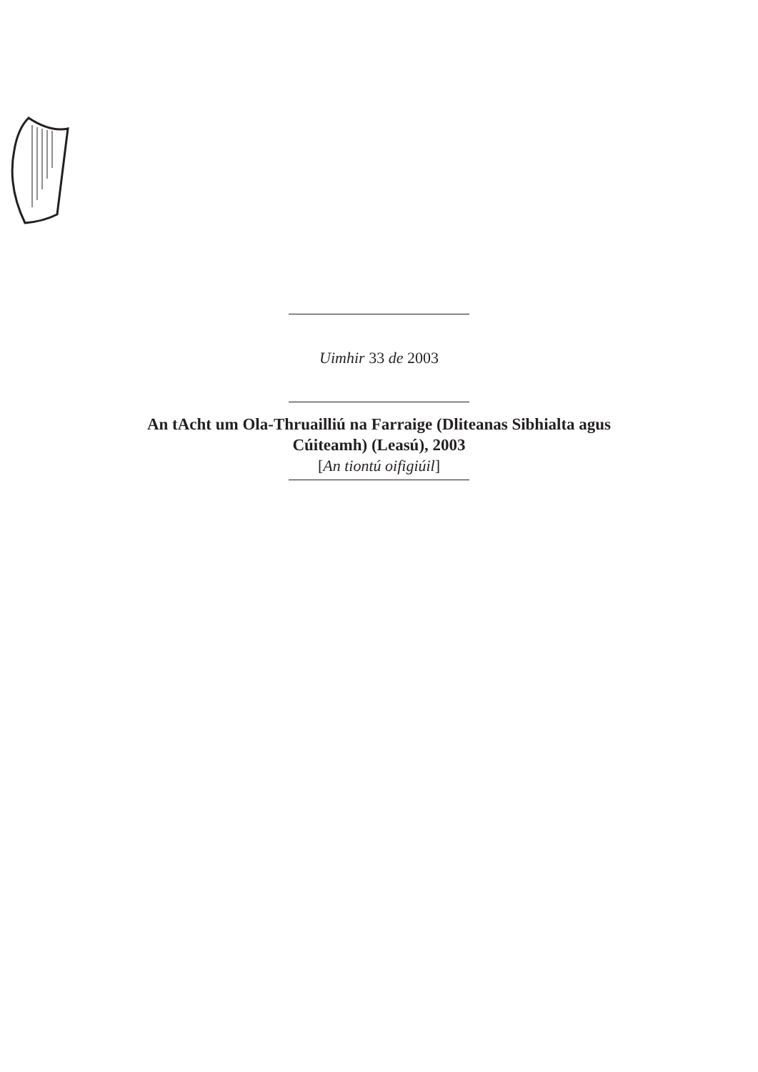Uimhir 33 de 2003
An tAcht um Ola-Thruailliú na Farraige (Dliteanas Sibhialta agus
Cúiteamh) (Leasú), 2003
[An tiontú oifigiúil]